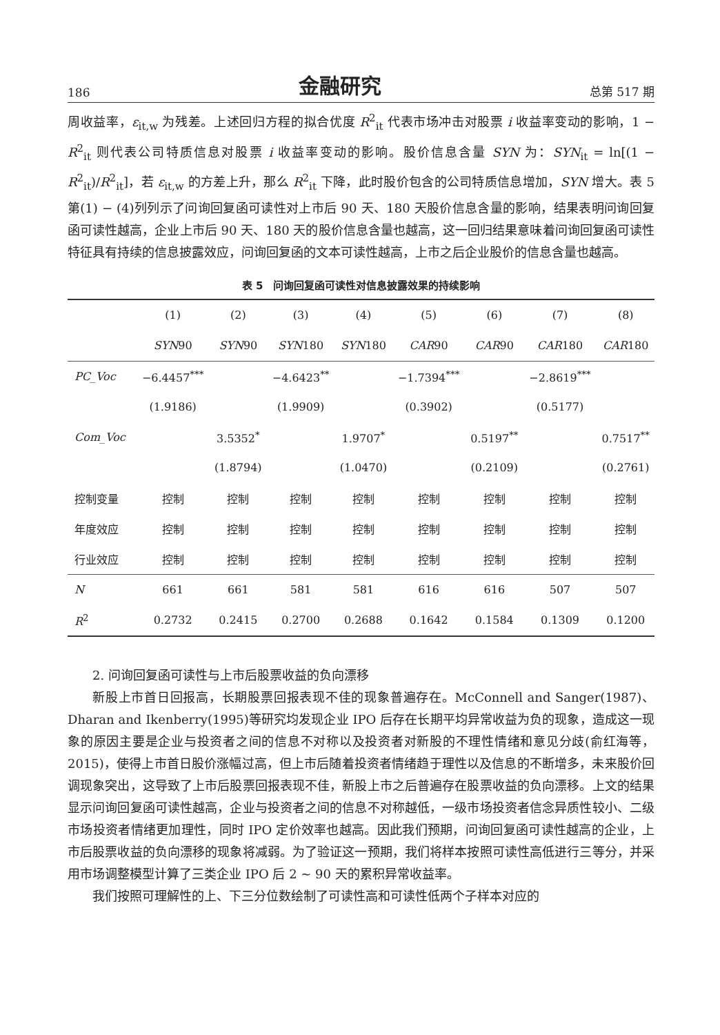186 金融研究 总第 517 期
周收益率，ε<sub>it,w</sub> 为残差。上述回归方程的拟合优度 R<sup>2</sup><sub>it</sub> 代表市场冲击对股票 i 收益率变动的影响，1 − R<sup>2</sup><sub>it</sub> 则代表公司特质信息对股票 i 收益率变动的影响。股价信息含量 SYN 为：SYN<sub>it</sub> = ln[(1 − R<sup>2</sup><sub>it</sub>)/R<sup>2</sup><sub>it</sub>]，若 ε<sub>it,w</sub> 的方差上升，那么 R<sup>2</sup><sub>it</sub> 下降，此时股价包含的公司特质信息增加，SYN 增大。表 5 第(1) − (4)列列示了问询回复函可读性对上市后 90 天、180 天股价信息含量的影响，结果表明问询回复函可读性越高，企业上市后 90 天、180 天的股价信息含量也越高，这一回归结果意味着问询回复函可读性特征具有持续的信息披露效应，问询回复函的文本可读性越高，上市之后企业股价的信息含量也越高。
表 5　问询回复函可读性对信息披露效果的持续影响
| | (1) | (2) | (3) | (4) | (5) | (6) | (7) | (8) |
| --- | --- | --- | --- | --- | --- | --- | --- | --- |
| | SYN 90 | SYN 90 | SYN 180 | SYN 180 | CAR 90 | CAR 90 | CAR 180 | CAR 180 |
| PC_Voc | −6.4457<sup>***</sup> | | −4.6423<sup>**</sup> | | −1.7394<sup>***</sup> | | −2.8619<sup>***</sup> | |
| | (1.9186) | | (1.9909) | | (0.3902) | | (0.5177) | |
| Com_Voc | | 3.5352<sup>*</sup> | | 1.9707<sup>*</sup> | | 0.5197<sup>**</sup> | | 0.7517<sup>**</sup> |
| | | (1.8794) | | (1.0470) | | (0.2109) | | (0.2761) |
| 控制变量 | 控制 | 控制 | 控制 | 控制 | 控制 | 控制 | 控制 | 控制 |
| 年度效应 | 控制 | 控制 | 控制 | 控制 | 控制 | 控制 | 控制 | 控制 |
| 行业效应 | 控制 | 控制 | 控制 | 控制 | 控制 | 控制 | 控制 | 控制 |
| N | 661 | 661 | 581 | 581 | 616 | 616 | 507 | 507 |
| R<sup>2</sup> | 0.2732 | 0.2415 | 0.2700 | 0.2688 | 0.1642 | 0.1584 | 0.1309 | 0.1200 |
2. 问询回复函可读性与上市后股票收益的负向漂移
新股上市首日回报高，长期股票回报表现不佳的现象普遍存在。McConnell and Sanger(1987)、Dharan and Ikenberry(1995)等研究均发现企业 IPO 后存在长期平均异常收益为负的现象，造成这一现象的原因主要是企业与投资者之间的信息不对称以及投资者对新股的不理性情绪和意见分歧(俞红海等，2015)，使得上市首日股价涨幅过高，但上市后随着投资者情绪趋于理性以及信息的不断增多，未来股价回调现象突出，这导致了上市后股票回报表现不佳，新股上市之后普遍存在股票收益的负向漂移。上文的结果显示问询回复函可读性越高，企业与投资者之间的信息不对称越低，一级市场投资者信念异质性较小、二级市场投资者情绪更加理性，同时 IPO 定价效率也越高。因此我们预期，问询回复函可读性越高的企业，上市后股票收益的负向漂移的现象将减弱。为了验证这一预期，我们将样本按照可读性高低进行三等分，并采用市场调整模型计算了三类企业 IPO 后 2 ~ 90 天的累积异常收益率。
我们按照可理解性的上、下三分位数绘制了可读性高和可读性低两个子样本对应的